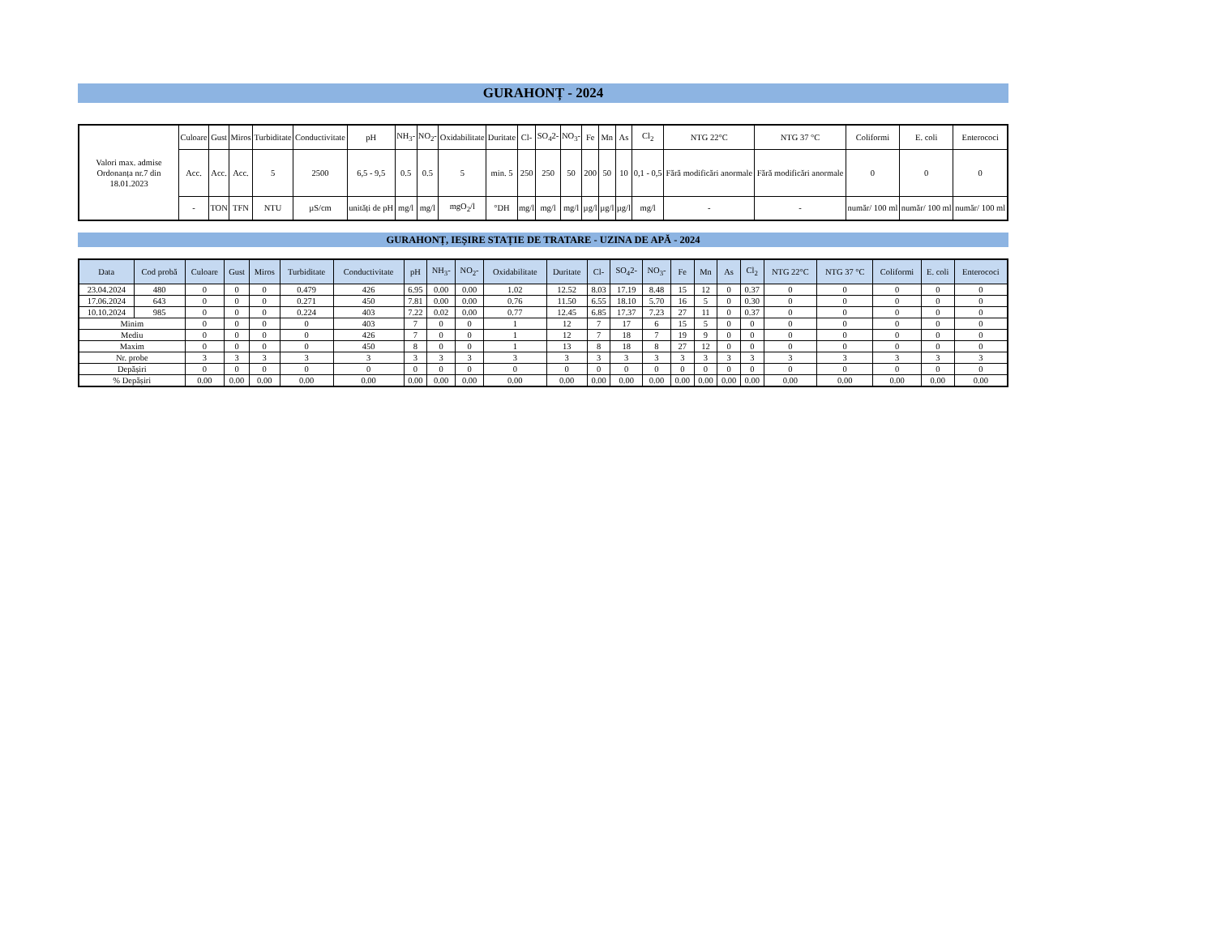GURAHONȚ - 2024
| Valori max. admise Ordonanța nr.7 din 18.01.2023 | Culoare | Gust | Miros | Turbiditate | Conductivitate | pH | NH<sub>3</sub>- | NO<sub>2</sub>- | Oxidabilitate | Duritate | Cl- | SO<sub>4</sub>2- | NO<sub>3</sub>- | Fe | Mn | As | Cl<sub>2</sub> | NTG 22°C | NTG 37 °C | Coliformi | E. coli | Enterococi |
| | Acc. | Acc. | Acc. | 5 | 2500 | 6,5 - 9,5 | 0.5 | 0.5 | 5 | min. 5 | 250 | 250 | 50 | 200 | 50 | 10 | 0,1 - 0,5 | Fără modificări anormale | Fără modificări anormale | 0 | 0 | 0 |
| | - | TON | TFN | NTU | µS/cm | unități de pH | mg/l | mg/l | mgO<sub>2</sub>/l | °DH | mg/l | mg/l | mg/l | µg/l | µg/l | µg/l | mg/l | - | - | număr/ 100 ml | număr/ 100 ml | număr/ 100 ml |
GURAHONȚ, IEȘIRE STAȚIE DE TRATARE - UZINA DE APĂ - 2024
| Data | Cod probă | Culoare | Gust | Miros | Turbiditate | Conductivitate | pH | NH<sub>3</sub>- | NO<sub>2</sub>- | Oxidabilitate | Duritate | Cl- | SO<sub>4</sub>2- | NO<sub>3</sub>- | Fe | Mn | As | Cl<sub>2</sub> | NTG 22°C | NTG 37 °C | Coliformi | E. coli | Enterococi |
| --- | --- | --- | --- | --- | --- | --- | --- | --- | --- | --- | --- | --- | --- | --- | --- | --- | --- | --- | --- | --- | --- | --- | --- |
| 23.04.2024 | 480 | 0 | 0 | 0 | 0.479 | 426 | 6.95 | 0.00 | 0.00 | 1.02 | 12.52 | 8.03 | 17.19 | 8.48 | 15 | 12 | 0 | 0.37 | 0 | 0 | 0 | 0 | 0 |
| 17.06.2024 | 643 | 0 | 0 | 0 | 0.271 | 450 | 7.81 | 0.00 | 0.00 | 0.76 | 11.50 | 6.55 | 18.10 | 5.70 | 16 | 5 | 0 | 0.30 | 0 | 0 | 0 | 0 | 0 |
| 10.10.2024 | 985 | 0 | 0 | 0 | 0.224 | 403 | 7.22 | 0.02 | 0.00 | 0.77 | 12.45 | 6.85 | 17.37 | 7.23 | 27 | 11 | 0 | 0.37 | 0 | 0 | 0 | 0 | 0 |
| Minim | | 0 | 0 | 0 | 0 | 403 | 7 | 0 | 0 | 1 | 12 | 7 | 17 | 6 | 15 | 5 | 0 | 0 | 0 | 0 | 0 | 0 | 0 |
| Mediu | | 0 | 0 | 0 | 0 | 426 | 7 | 0 | 0 | 1 | 12 | 7 | 18 | 7 | 19 | 9 | 0 | 0 | 0 | 0 | 0 | 0 | 0 |
| Maxim | | 0 | 0 | 0 | 0 | 450 | 8 | 0 | 0 | 1 | 13 | 8 | 18 | 8 | 27 | 12 | 0 | 0 | 0 | 0 | 0 | 0 | 0 |
| Nr. probe | | 3 | 3 | 3 | 3 | 3 | 3 | 3 | 3 | 3 | 3 | 3 | 3 | 3 | 3 | 3 | 3 | 3 | 3 | 3 | 3 | 3 | 3 |
| Depășiri | | 0 | 0 | 0 | 0 | 0 | 0 | 0 | 0 | 0 | 0 | 0 | 0 | 0 | 0 | 0 | 0 | 0 | 0 | 0 | 0 | 0 | 0 |
| % Depășiri | | 0.00 | 0.00 | 0.00 | 0.00 | 0.00 | 0.00 | 0.00 | 0.00 | 0.00 | 0.00 | 0.00 | 0.00 | 0.00 | 0.00 | 0.00 | 0.00 | 0.00 | 0.00 | 0.00 | 0.00 | 0.00 | 0.00 |